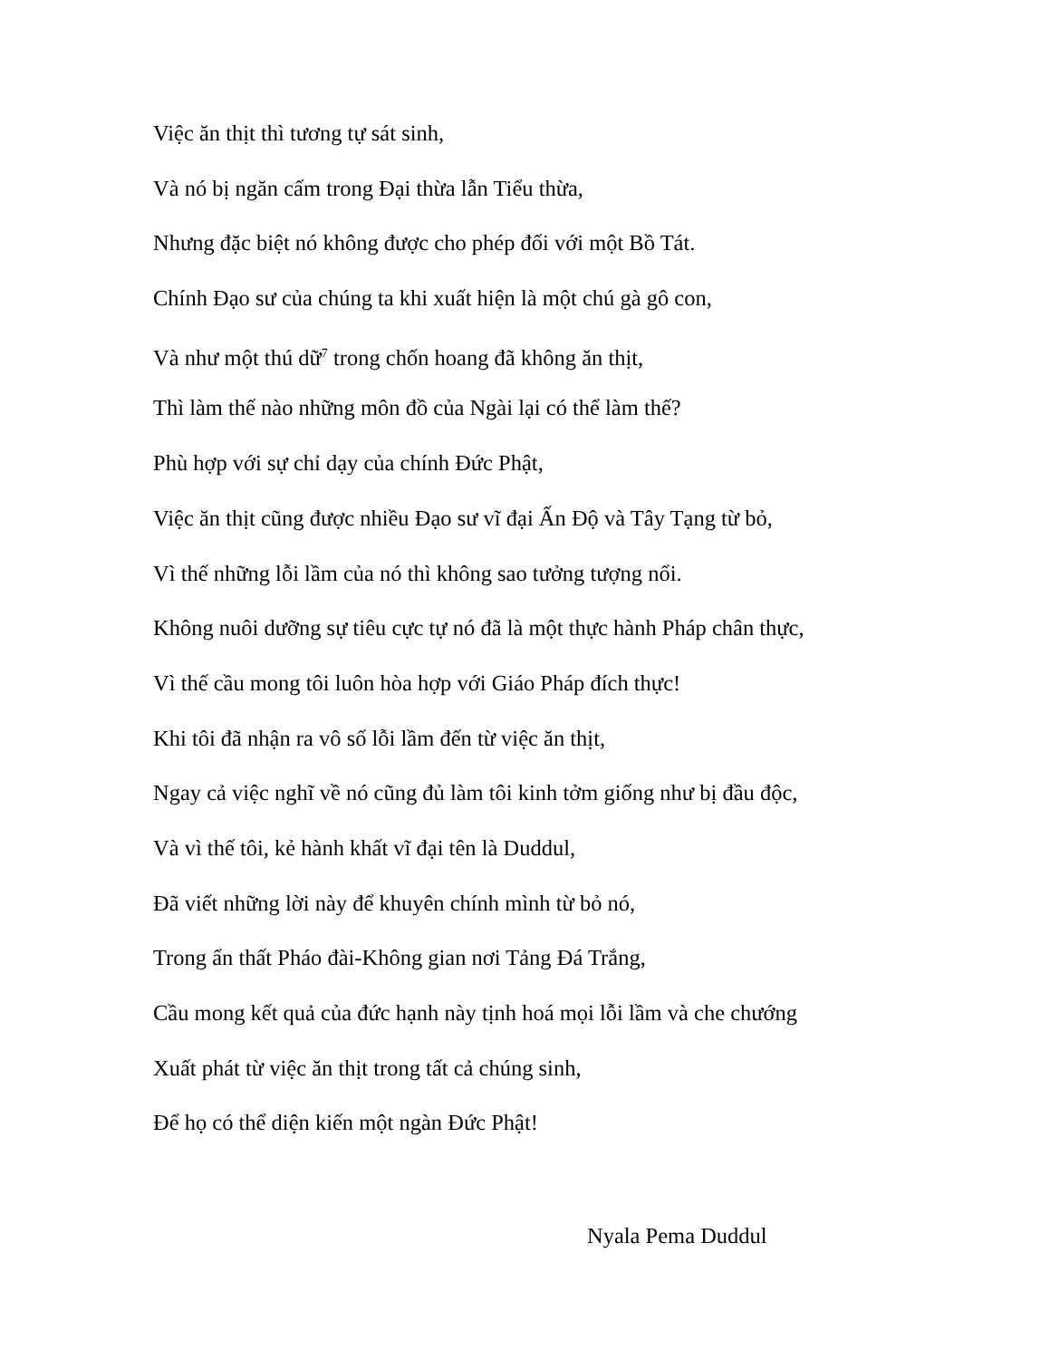Việc ăn thịt thì tương tự sát sinh,
Và nó bị ngăn cấm trong Đại thừa lẫn Tiểu thừa,
Nhưng đặc biệt nó không được cho phép đối với một Bồ Tát.
Chính Đạo sư của chúng ta khi xuất hiện là một chú gà gô con,
Và như một thú dữ<sup>7</sup> trong chốn hoang đã không ăn thịt,
Thì làm thế nào những môn đồ của Ngài lại có thể làm thế?
Phù hợp với sự chỉ dạy của chính Đức Phật,
Việc ăn thịt cũng được nhiều Đạo sư vĩ đại Ấn Độ và Tây Tạng từ bỏ,
Vì thế những lỗi lầm của nó thì không sao tưởng tượng nổi.
Không nuôi dưỡng sự tiêu cực tự nó đã là một thực hành Pháp chân thực,
Vì thế cầu mong tôi luôn hòa hợp với Giáo Pháp đích thực!
Khi tôi đã nhận ra vô số lỗi lầm đến từ việc ăn thịt,
Ngay cả việc nghĩ về nó cũng đủ làm tôi kinh tởm giống như bị đầu độc,
Và vì thế tôi, kẻ hành khất vĩ đại tên là Duddul,
Đã viết những lời này để khuyên chính mình từ bỏ nó,
Trong ẩn thất Pháo đài-Không gian nơi Tảng Đá Trắng,
Cầu mong kết quả của đức hạnh này tịnh hoá mọi lỗi lầm và che chướng
Xuất phát từ việc ăn thịt trong tất cả chúng sinh,
Để họ có thể diện kiến một ngàn Đức Phật!
Nyala Pema Duddul